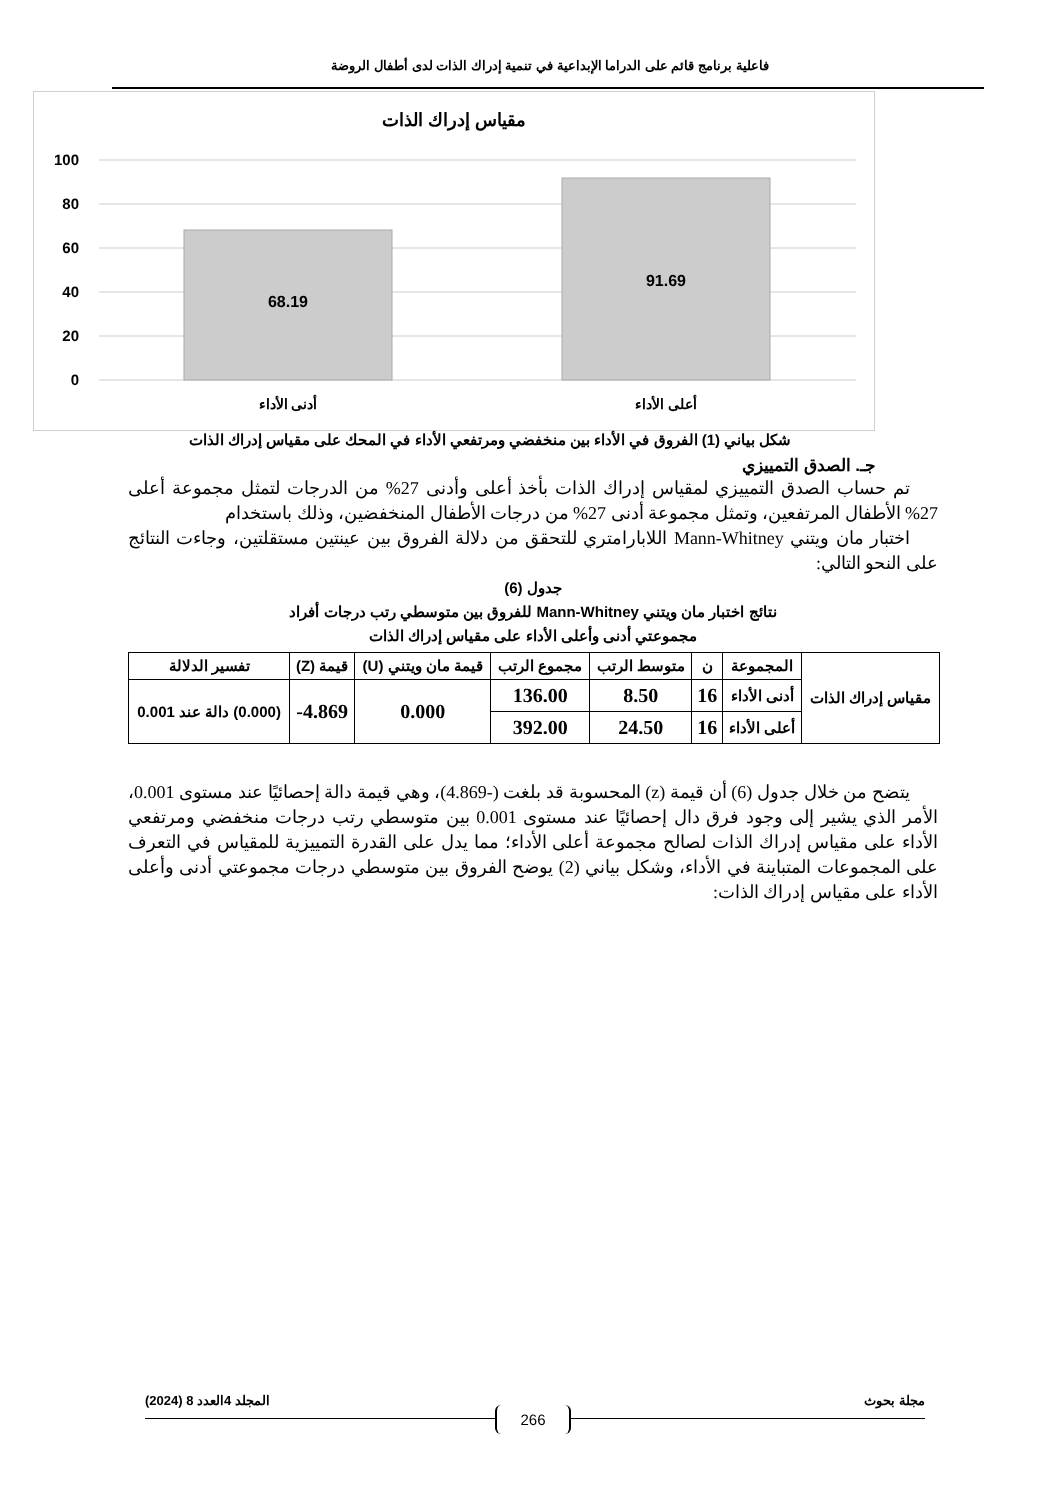فاعلية برنامج قائم على الدراما الإبداعية في تنمية إدراك الذات لدى أطفال الروضة
مقياس إدراك الذات
100
80
60
40
20
0
68.19
91.69
أدنى الأداء
أعلى الأداء
شكل بياني (1) الفروق في الأداء بين منخفضي ومرتفعي الأداء في المحك على مقياس إدراك الذات
جـ. الصدق التمييزي
تم حساب الصدق التمييزي لمقياس إدراك الذات بأخذ أعلى وأدنى 27% من الدرجات لتمثل مجموعة أعلى 27% الأطفال المرتفعين، وتمثل مجموعة أدنى 27% من درجات الأطفال المنخفضين، وذلك باستخدام
اختبار مان ويتني Mann-Whitney اللابارامتري للتحقق من دلالة الفروق بين عينتين مستقلتين، وجاءت النتائج على النحو التالي:
جدول (6)
نتائج اختبار مان ويتني Mann-Whitney للفروق بين متوسطي رتب درجات أفراد
مجموعتي أدنى وأعلى الأداء على مقياس إدراك الذات
| مقياس إدراك الذات | المجموعة | ن | متوسط الرتب | مجموع الرتب | قيمة مان ويتني (U) | قيمة (Z) | تفسير الدلالة |
| --- | --- | --- | --- | --- | --- | --- | --- |
| | أدنى الأداء | 16 | 8.50 | 136.00 | 0.000 | 4.869- | (0.000) دالة عند 0.001 |
| | أعلى الأداء | 16 | 24.50 | 392.00 | | | |
يتضح من خلال جدول (6) أن قيمة (z) المحسوبة قد بلغت (-4.869)، وهي قيمة دالة إحصائيًا عند مستوى 0.001، الأمر الذي يشير إلى وجود فرق دال إحصائيًا عند مستوى 0.001 بين متوسطي رتب درجات منخفضي ومرتفعي الأداء على مقياس إدراك الذات لصالح مجموعة أعلى الأداء؛ مما يدل على القدرة التمييزية للمقياس في التعرف على المجموعات المتباينة في الأداء، وشكل بياني (2) يوضح الفروق بين متوسطي درجات مجموعتي أدنى وأعلى الأداء على مقياس إدراك الذات:
مجلة بحوث المجلد 4العدد 8 (2024)
266